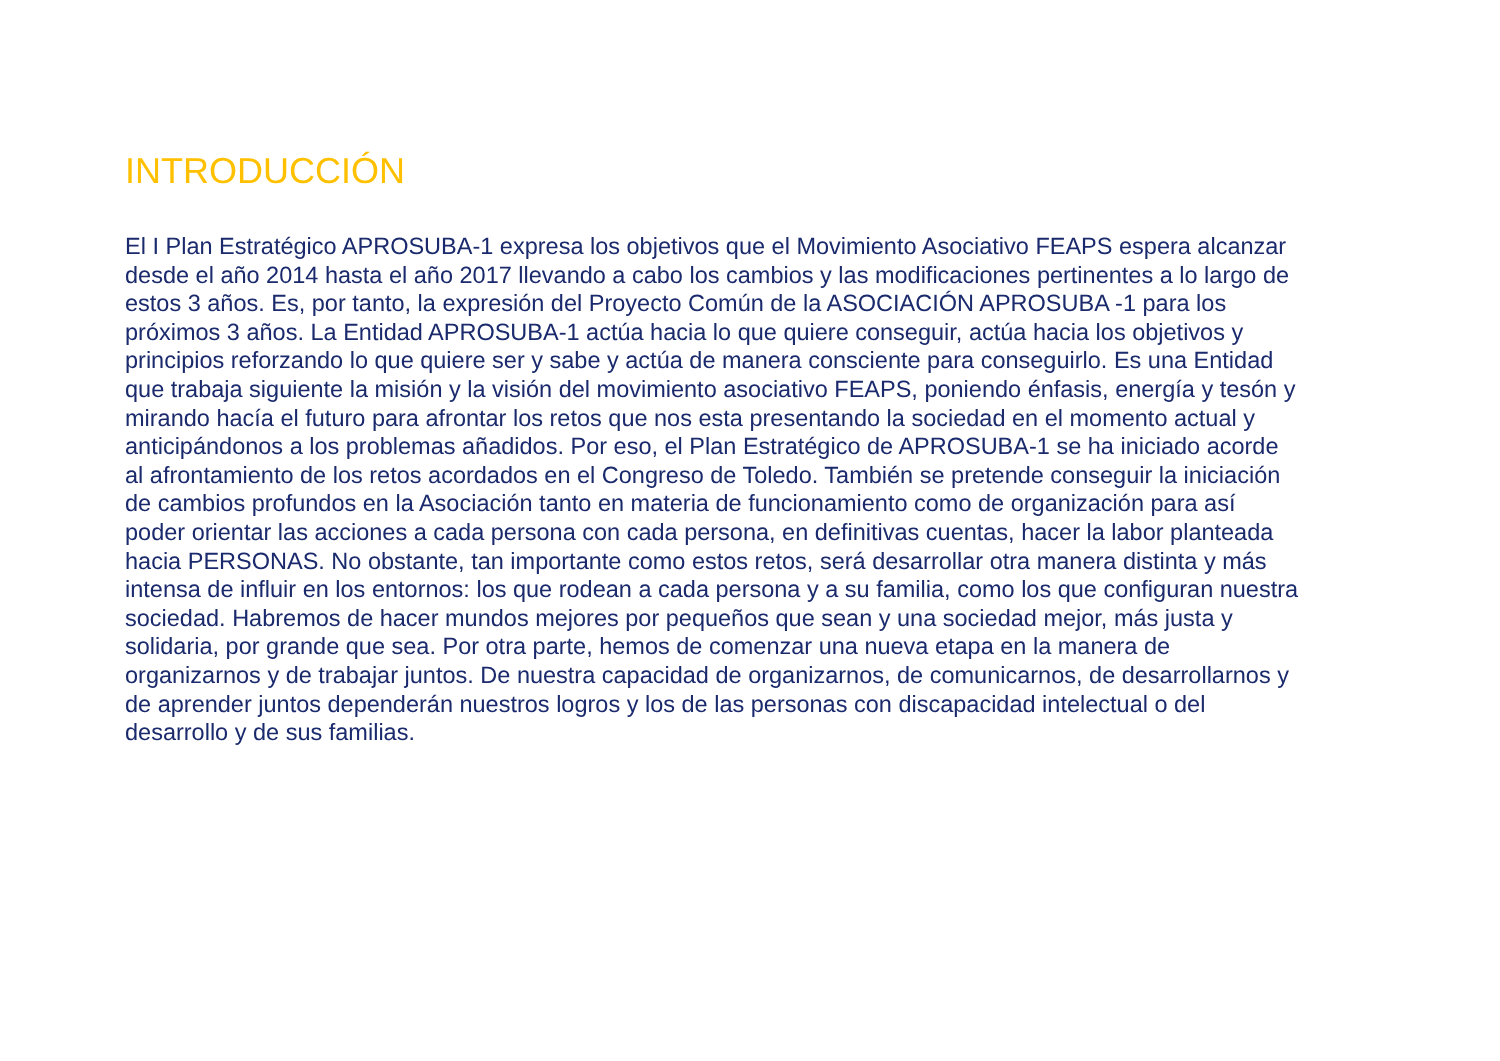INTRODUCCIÓN
El I Plan Estratégico APROSUBA-1 expresa los objetivos que el Movimiento Asociativo FEAPS espera alcanzar desde el año 2014 hasta el año 2017 llevando a cabo los cambios y las modificaciones pertinentes a lo largo de estos 3 años. Es, por tanto, la expresión del Proyecto Común de la ASOCIACIÓN APROSUBA -1 para los próximos 3 años. La Entidad APROSUBA-1 actúa hacia lo que quiere conseguir, actúa hacia los objetivos y principios reforzando lo que quiere ser y sabe y actúa de manera consciente para conseguirlo. Es una Entidad que trabaja siguiente la misión y la visión del movimiento asociativo FEAPS, poniendo énfasis, energía y tesón y mirando hacía el futuro para afrontar los retos que nos esta presentando la sociedad en el momento actual y anticipándonos a los problemas añadidos. Por eso, el Plan Estratégico de APROSUBA-1 se ha iniciado acorde al afrontamiento de los retos acordados en el Congreso de Toledo. También se pretende conseguir la iniciación de cambios profundos en la Asociación tanto en materia de funcionamiento como de organización para así poder orientar las acciones a cada persona con cada persona, en definitivas cuentas, hacer la labor planteada hacia PERSONAS. No obstante, tan importante como estos retos, será desarrollar otra manera distinta y más intensa de influir en los entornos: los que rodean a cada persona y a su familia, como los que configuran nuestra sociedad. Habremos de hacer mundos mejores por pequeños que sean y una sociedad mejor, más justa y solidaria, por grande que sea. Por otra parte, hemos de comenzar una nueva etapa en la manera de organizarnos y de trabajar juntos. De nuestra capacidad de organizarnos, de comunicarnos, de desarrollarnos y de aprender juntos dependerán nuestros logros y los de las personas con discapacidad intelectual o del desarrollo y de sus familias.